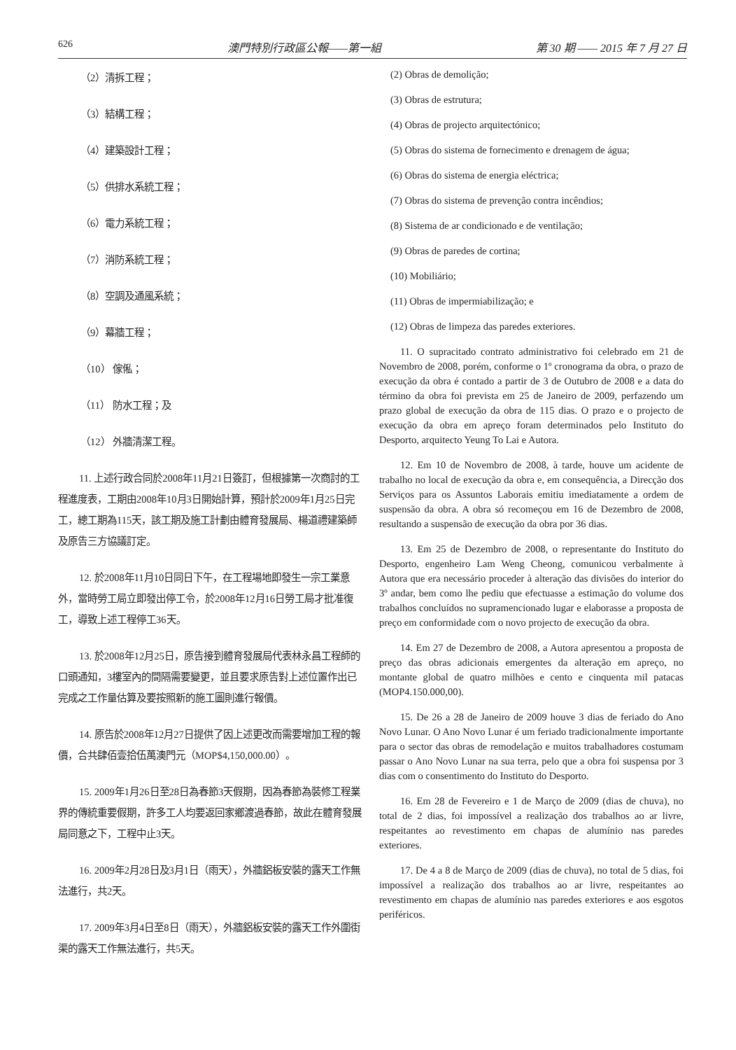626 澳門特別行政區公報——第一組 第 30 期 —— 2015 年 7 月 27 日
（2）清拆工程；
（3）結構工程；
（4）建築設計工程；
（5）供排水系統工程；
（6）電力系統工程；
（7）消防系統工程；
（8）空調及通風系統；
（9）幕牆工程；
（10） 傢俬；
（11） 防水工程；及
（12） 外牆清潔工程。
11. 上述行政合同於2008年11月21日簽訂，但根據第一次商討的工程進度表，工期由2008年10月3日開始計算，預計於2009年1月25日完工，總工期為115天，該工期及施工計劃由體育發展局、楊道禮建築師及原告三方協議訂定。
12. 於2008年11月10日同日下午，在工程場地即發生一宗工業意外，當時勞工局立即發出停工令，於2008年12月16日勞工局才批准復工，導致上述工程停工36天。
13. 於2008年12月25日，原告接到體育發展局代表林永昌工程師的口頭通知，3樓室內的間隔需要變更，並且要求原告對上述位置作出已完成之工作量估算及要按照新的施工圖則進行報價。
14. 原告於2008年12月27日提供了因上述更改而需要增加工程的報價，合共肆佰壹拾伍萬澳門元（MOP$4,150,000.00）。
15. 2009年1月26日至28日為春節3天假期，因為春節為裝修工程業界的傳統重要假期，許多工人均要返回家鄉渡過春節，故此在體育發展局同意之下，工程中止3天。
16. 2009年2月28日及3月1日（雨天），外牆鋁板安裝的露天工作無法進行，共2天。
17. 2009年3月4日至8日（雨天），外牆鋁板安裝的露天工作外圍街渠的露天工作無法進行，共5天。
(2) Obras de demolição;
(3) Obras de estrutura;
(4) Obras de projecto arquitectónico;
(5) Obras do sistema de fornecimento e drenagem de água;
(6) Obras do sistema de energia eléctrica;
(7) Obras do sistema de prevenção contra incêndios;
(8) Sistema de ar condicionado e de ventilação;
(9) Obras de paredes de cortina;
(10) Mobiliário;
(11) Obras de impermiabilização; e
(12) Obras de limpeza das paredes exteriores.
11. O supracitado contrato administrativo foi celebrado em 21 de Novembro de 2008, porém, conforme o 1º cronograma da obra, o prazo de execução da obra é contado a partir de 3 de Outubro de 2008 e a data do término da obra foi prevista em 25 de Janeiro de 2009, perfazendo um prazo global de execução da obra de 115 dias. O prazo e o projecto de execução da obra em apreço foram determinados pelo Instituto do Desporto, arquitecto Yeung To Lai e Autora.
12. Em 10 de Novembro de 2008, à tarde, houve um acidente de trabalho no local de execução da obra e, em consequência, a Direcção dos Serviços para os Assuntos Laborais emitiu imediatamente a ordem de suspensão da obra. A obra só recomeçou em 16 de Dezembro de 2008, resultando a suspensão de execução da obra por 36 dias.
13. Em 25 de Dezembro de 2008, o representante do Instituto do Desporto, engenheiro Lam Weng Cheong, comunicou verbalmente à Autora que era necessário proceder à alteração das divisões do interior do 3º andar, bem como lhe pediu que efectuasse a estimação do volume dos trabalhos concluídos no supramencionado lugar e elaborasse a proposta de preço em conformidade com o novo projecto de execução da obra.
14. Em 27 de Dezembro de 2008, a Autora apresentou a proposta de preço das obras adicionais emergentes da alteração em apreço, no montante global de quatro milhões e cento e cinquenta mil patacas (MOP4.150.000,00).
15. De 26 a 28 de Janeiro de 2009 houve 3 dias de feriado do Ano Novo Lunar. O Ano Novo Lunar é um feriado tradicionalmente importante para o sector das obras de remodelação e muitos trabalhadores costumam passar o Ano Novo Lunar na sua terra, pelo que a obra foi suspensa por 3 dias com o consentimento do Instituto do Desporto.
16. Em 28 de Fevereiro e 1 de Março de 2009 (dias de chuva), no total de 2 dias, foi impossível a realização dos trabalhos ao ar livre, respeitantes ao revestimento em chapas de alumínio nas paredes exteriores.
17. De 4 a 8 de Março de 2009 (dias de chuva), no total de 5 dias, foi impossível a realização dos trabalhos ao ar livre, respeitantes ao revestimento em chapas de alumínio nas paredes exteriores e aos esgotos periféricos.